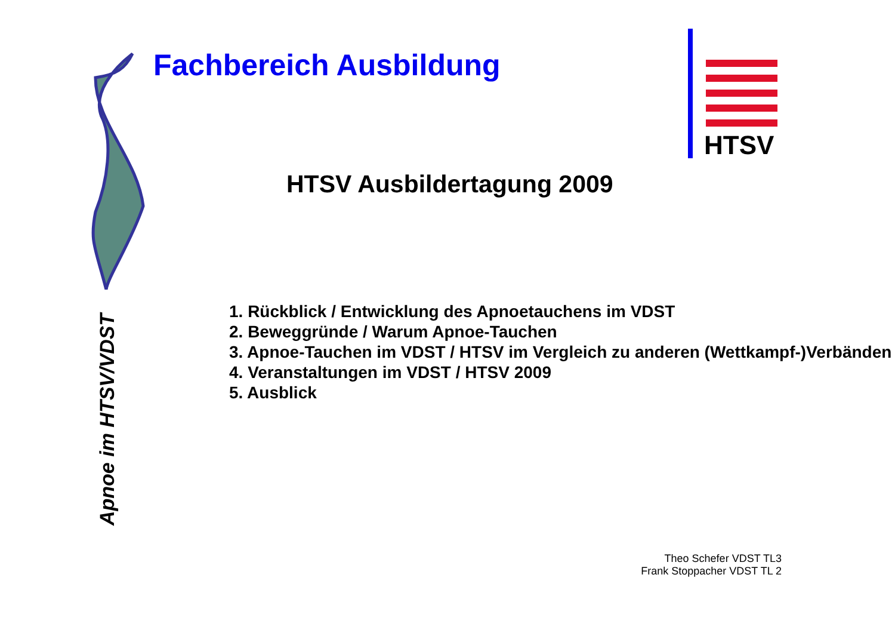Fachbereich Ausbildung
HTSV
HTSV Ausbildertagung 2009
1. Rückblick / Entwicklung des Apnoetauchens im VDST
2. Beweggründe / Warum Apnoe-Tauchen
3. Apnoe-Tauchen im VDST / HTSV im Vergleich zu anderen (Wettkampf-)Verbänden
4. Veranstaltungen im VDST / HTSV 2009
5. Ausblick
Apnoe im HTSV/VDST
Theo Schefer VDST TL3
Frank Stoppacher VDST TL 2